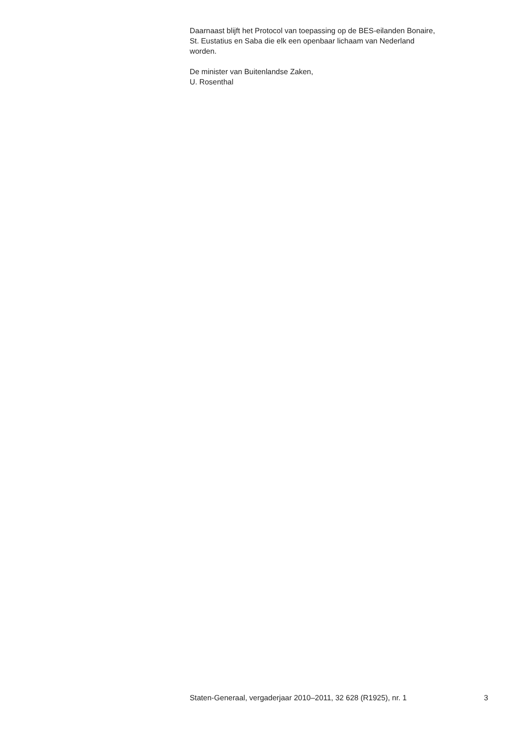Daarnaast blijft het Protocol van toepassing op de BES-eilanden Bonaire,
St. Eustatius en Saba die elk een openbaar lichaam van Nederland
worden.
De minister van Buitenlandse Zaken,
U. Rosenthal
Staten-Generaal, vergaderjaar 2010–2011, 32 628 (R1925), nr. 1 3